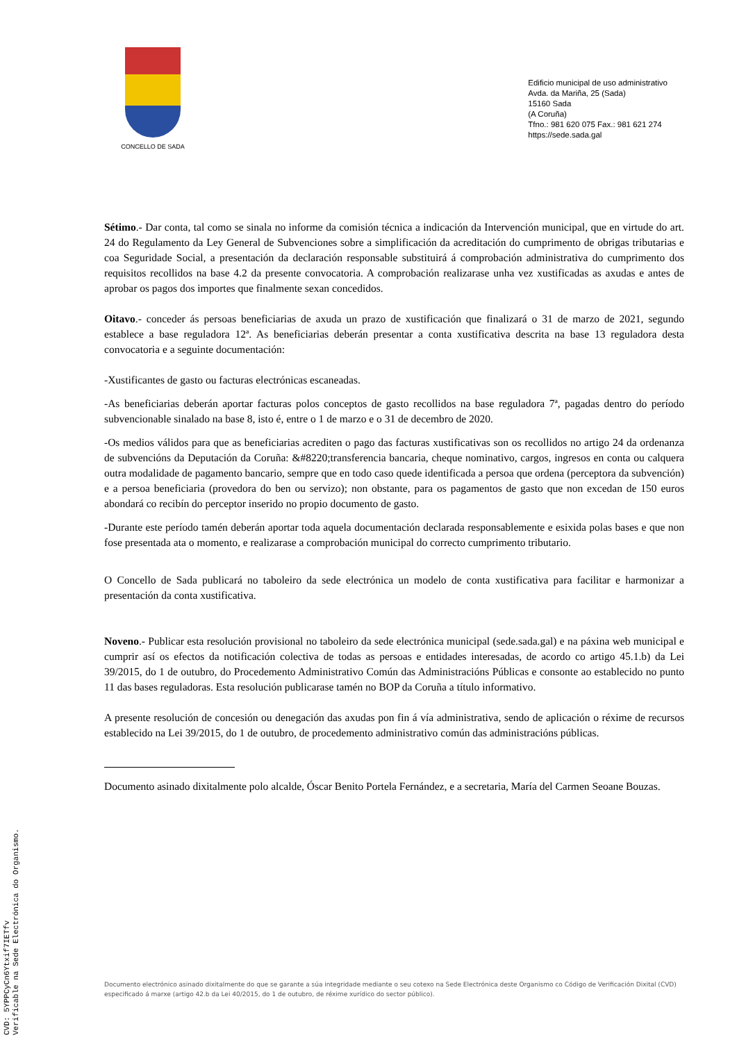CONCELLO DE SADA
Edificio municipal de uso administrativo
Avda. da Mariña, 25 (Sada)
15160 Sada
(A Coruña)
Tfno.: 981 620 075 Fax.: 981 621 274
https://sede.sada.gal
Sétimo.- Dar conta, tal como se sinala no informe da comisión técnica a indicación da Intervención municipal, que en virtude do art. 24 do Regulamento da Ley General de Subvenciones sobre a simplificación da acreditación do cumprimento de obrigas tributarias e coa Seguridade Social, a presentación da declaración responsable substituirá á comprobación administrativa do cumprimento dos requisitos recollidos na base 4.2 da presente convocatoria. A comprobación realizarase unha vez xustificadas as axudas e antes de aprobar os pagos dos importes que finalmente sexan concedidos.
Oitavo.- conceder ás persoas beneficiarias de axuda un prazo de xustificación que finalizará o 31 de marzo de 2021, segundo establece a base reguladora 12ª. As beneficiarias deberán presentar a conta xustificativa descrita na base 13 reguladora desta convocatoria e a seguinte documentación:
-Xustificantes de gasto ou facturas electrónicas escaneadas.
-As beneficiarias deberán aportar facturas polos conceptos de gasto recollidos na base reguladora 7ª, pagadas dentro do período subvencionable sinalado na base 8, isto é, entre o 1 de marzo e o 31 de decembro de 2020.
-Os medios válidos para que as beneficiarias acrediten o pago das facturas xustificativas son os recollidos no artigo 24 da ordenanza de subvencións da Deputación da Coruña: &#8220;transferencia bancaria, cheque nominativo, cargos, ingresos en conta ou calquera outra modalidade de pagamento bancario, sempre que en todo caso quede identificada a persoa que ordena (perceptora da subvención) e a persoa beneficiaria (provedora do ben ou servizo); non obstante, para os pagamentos de gasto que non excedan de 150 euros abondará co recibín do perceptor inserido no propio documento de gasto.
-Durante este período tamén deberán aportar toda aquela documentación declarada responsablemente e esixida polas bases e que non fose presentada ata o momento, e realizarase a comprobación municipal do correcto cumprimento tributario.
O Concello de Sada publicará no taboleiro da sede electrónica un modelo de conta xustificativa para facilitar e harmonizar a presentación da conta xustificativa.
Noveno.- Publicar esta resolución provisional no taboleiro da sede electrónica municipal (sede.sada.gal) e na páxina web municipal e cumprir así os efectos da notificación colectiva de todas as persoas e entidades interesadas, de acordo co artigo 45.1.b) da Lei 39/2015, do 1 de outubro, do Procedemento Administrativo Común das Administracións Públicas e consonte ao establecido no punto 11 das bases reguladoras. Esta resolución publicarase tamén no BOP da Coruña a título informativo.
A presente resolución de concesión ou denegación das axudas pon fin á vía administrativa, sendo de aplicación o réxime de recursos establecido na Lei 39/2015, do 1 de outubro, de procedemento administrativo común das administracións públicas.
Documento asinado dixitalmente polo alcalde, Óscar Benito Portela Fernández, e a secretaria, María del Carmen Seoane Bouzas.
Documento electrónico asinado dixitalmente do que se garante a súa integridade mediante o seu cotexo na Sede Electrónica deste Organismo co Código de Verificación Dixital (CVD) especificado á marxe (artigo 42.b da Lei 40/2015, do 1 de outubro, de réxime xurídico do sector público).
CVD: 5YPPCyCn6Ytxif7IETfv
Verificable na Sede Electrónica do Organismo.